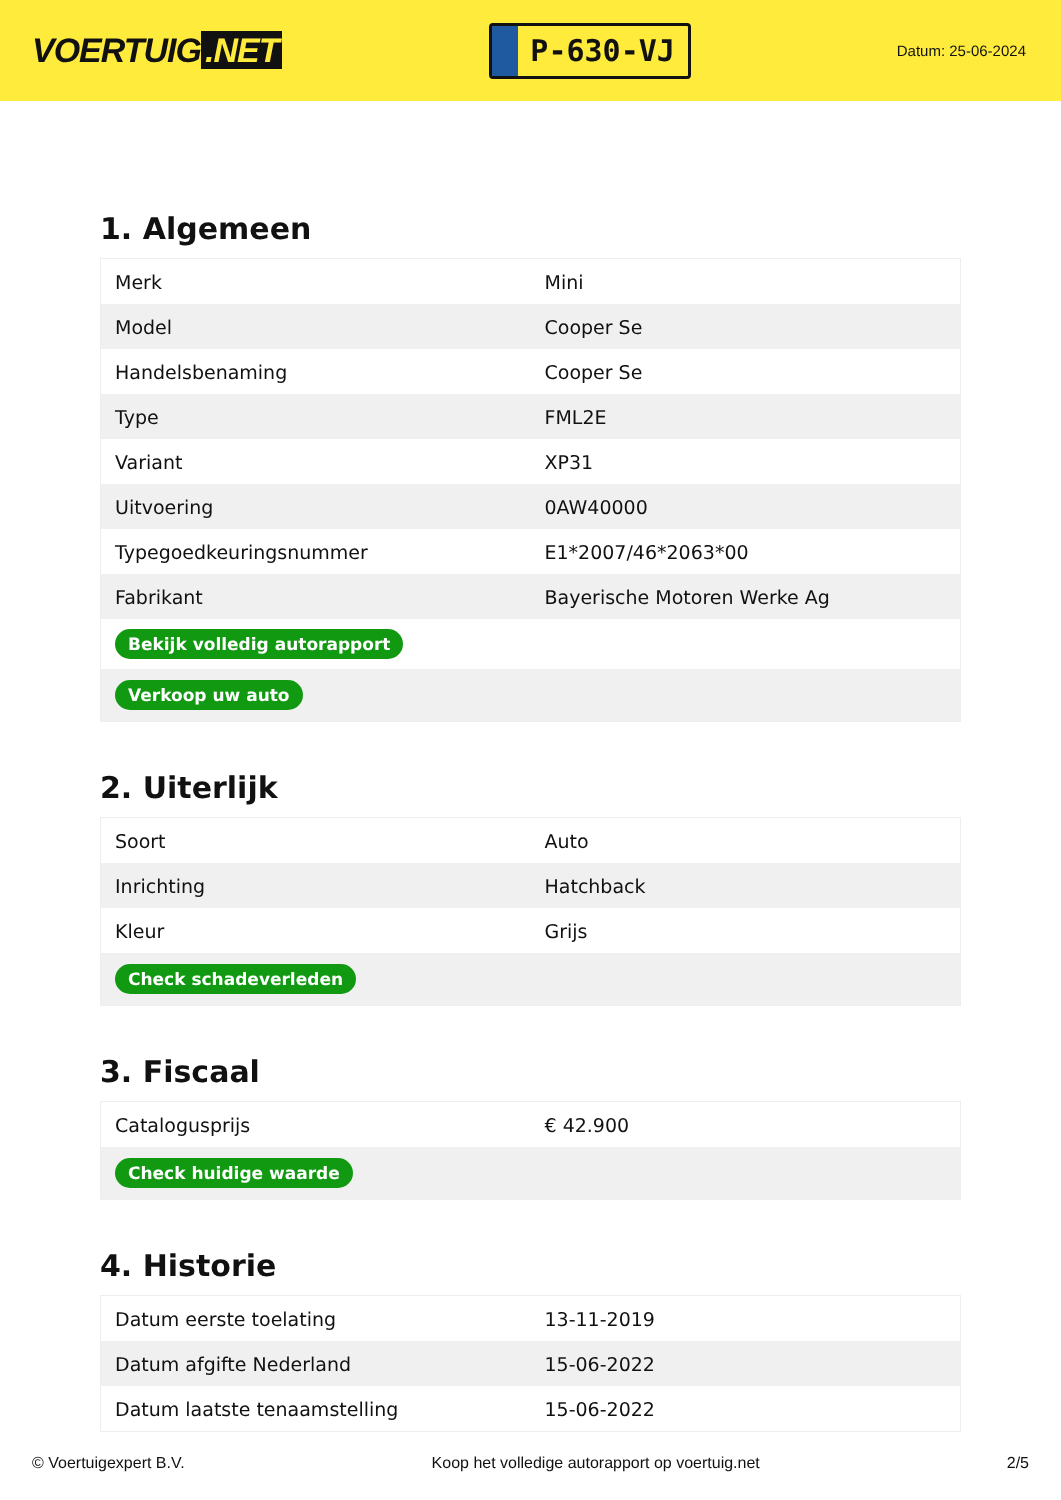VOERTUIG.NET
P-630-VJ
Datum: 25-06-2024
1. Algemeen
| Merk | Mini |
| Model | Cooper Se |
| Handelsbenaming | Cooper Se |
| Type | FML2E |
| Variant | XP31 |
| Uitvoering | 0AW40000 |
| Typegoedkeuringsnummer | E1*2007/46*2063*00 |
| Fabrikant | Bayerische Motoren Werke Ag |
| Bekijk volledig autorapport | |
| Verkoop uw auto | |
2. Uiterlijk
| Soort | Auto |
| Inrichting | Hatchback |
| Kleur | Grijs |
| Check schadeverleden | |
3. Fiscaal
| Catalogusprijs | € 42.900 |
| Check huidige waarde | |
4. Historie
| Datum eerste toelating | 13-11-2019 |
| Datum afgifte Nederland | 15-06-2022 |
| Datum laatste tenaamstelling | 15-06-2022 |
© Voertuigexpert B.V. Koop het volledige autorapport op voertuig.net 2/5